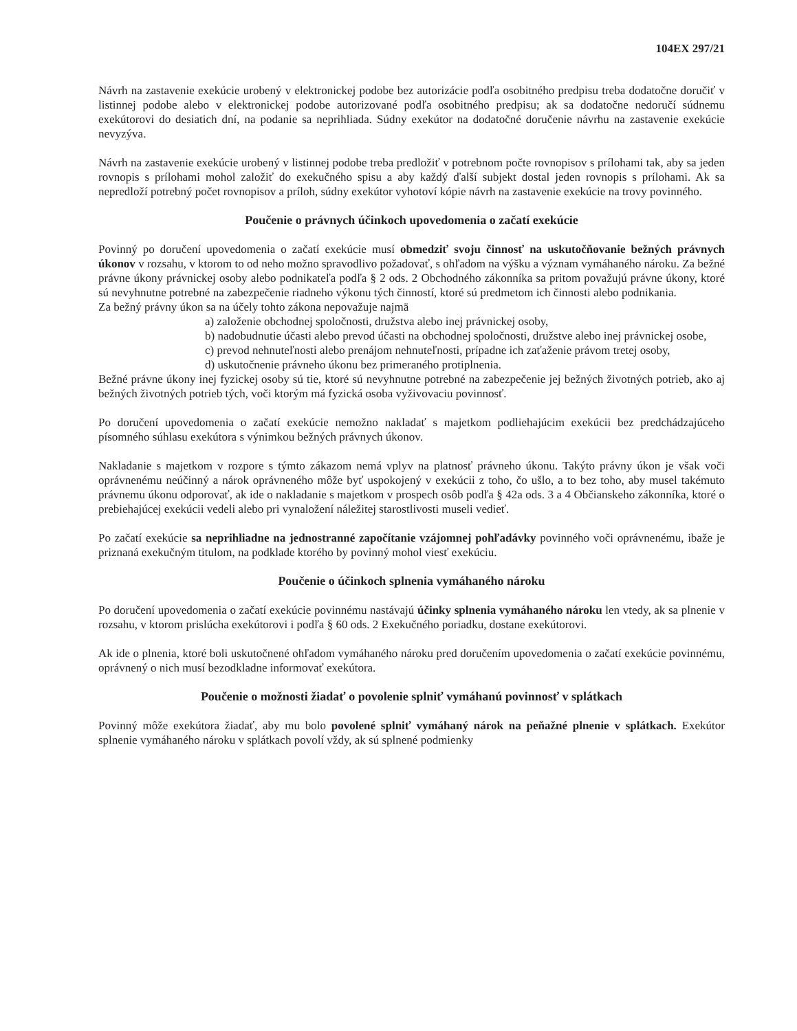104EX 297/21
Návrh na zastavenie exekúcie urobený v elektronickej podobe bez autorizácie podľa osobitného predpisu treba dodatočne doručiť v listinnej podobe alebo v elektronickej podobe autorizované podľa osobitného predpisu; ak sa dodatočne nedoručí súdnemu exekútorovi do desiatich dní, na podanie sa neprihliada. Súdny exekútor na dodatočné doručenie návrhu na zastavenie exekúcie nevyzýva.
Návrh na zastavenie exekúcie urobený v listinnej podobe treba predložiť v potrebnom počte rovnopisov s prílohami tak, aby sa jeden rovnopis s prílohami mohol založiť do exekučného spisu a aby každý ďalší subjekt dostal jeden rovnopis s prílohami. Ak sa nepredloží potrebný počet rovnopisov a príloh, súdny exekútor vyhotoví kópie návrh na zastavenie exekúcie na trovy povinného.
Poučenie o právnych účinkoch upovedomenia o začatí exekúcie
Povinný po doručení upovedomenia o začatí exekúcie musí obmedziť svoju činnosť na uskutočňovanie bežných právnych úkonov v rozsahu, v ktorom to od neho možno spravodlivo požadovať, s ohľadom na výšku a význam vymáhaného nároku. Za bežné právne úkony právnickej osoby alebo podnikateľa podľa § 2 ods. 2 Obchodného zákonníka sa pritom považujú právne úkony, ktoré sú nevyhnutne potrebné na zabezpečenie riadneho výkonu tých činností, ktoré sú predmetom ich činnosti alebo podnikania.
Za bežný právny úkon sa na účely tohto zákona nepovažuje najmä
a) založenie obchodnej spoločnosti, družstva alebo inej právnickej osoby,
b) nadobudnutie účasti alebo prevod účasti na obchodnej spoločnosti, družstve alebo inej právnickej osobe,
c) prevod nehnuteľnosti alebo prenájom nehnuteľnosti, prípadne ich zaťaženie právom tretej osoby,
d) uskutočnenie právneho úkonu bez primeraného protiplnenia.
Bežné právne úkony inej fyzickej osoby sú tie, ktoré sú nevyhnutne potrebné na zabezpečenie jej bežných životných potrieb, ako aj bežných životných potrieb tých, voči ktorým má fyzická osoba vyživovaciu povinnosť.
Po doručení upovedomenia o začatí exekúcie nemožno nakladať s majetkom podliehajúcim exekúcii bez predchádzajúceho písomného súhlasu exekútora s výnimkou bežných právnych úkonov.
Nakladanie s majetkom v rozpore s týmto zákazom nemá vplyv na platnosť právneho úkonu. Takýto právny úkon je však voči oprávnenému neúčinný a nárok oprávneného môže byť uspokojený v exekúcii z toho, čo ušlo, a to bez toho, aby musel takémuto právnemu úkonu odporovať, ak ide o nakladanie s majetkom v prospech osôb podľa § 42a ods. 3 a 4 Občianskeho zákonníka, ktoré o prebiehajúcej exekúcii vedeli alebo pri vynaložení náležitej starostlivosti museli vedieť.
Po začatí exekúcie sa neprihliadne na jednostranné započítanie vzájomnej pohľadávky povinného voči oprávnenému, ibaže je priznaná exekučným titulom, na podklade ktorého by povinný mohol viesť exekúciu.
Poučenie o účinkoch splnenia vymáhaného nároku
Po doručení upovedomenia o začatí exekúcie povinnému nastávajú účinky splnenia vymáhaného nároku len vtedy, ak sa plnenie v rozsahu, v ktorom prislúcha exekútorovi i podľa § 60 ods. 2 Exekučného poriadku, dostane exekútorovi.
Ak ide o plnenia, ktoré boli uskutočnené ohľadom vymáhaného nároku pred doručením upovedomenia o začatí exekúcie povinnému, oprávnený o nich musí bezodkladne informovať exekútora.
Poučenie o možnosti žiadať o povolenie splniť vymáhanú povinnosť v splátkach
Povinný môže exekútora žiadať, aby mu bolo povolené splniť vymáhaný nárok na peňažné plnenie v splátkach. Exekútor splnenie vymáhaného nároku v splátkach povolí vždy, ak sú splnené podmienky